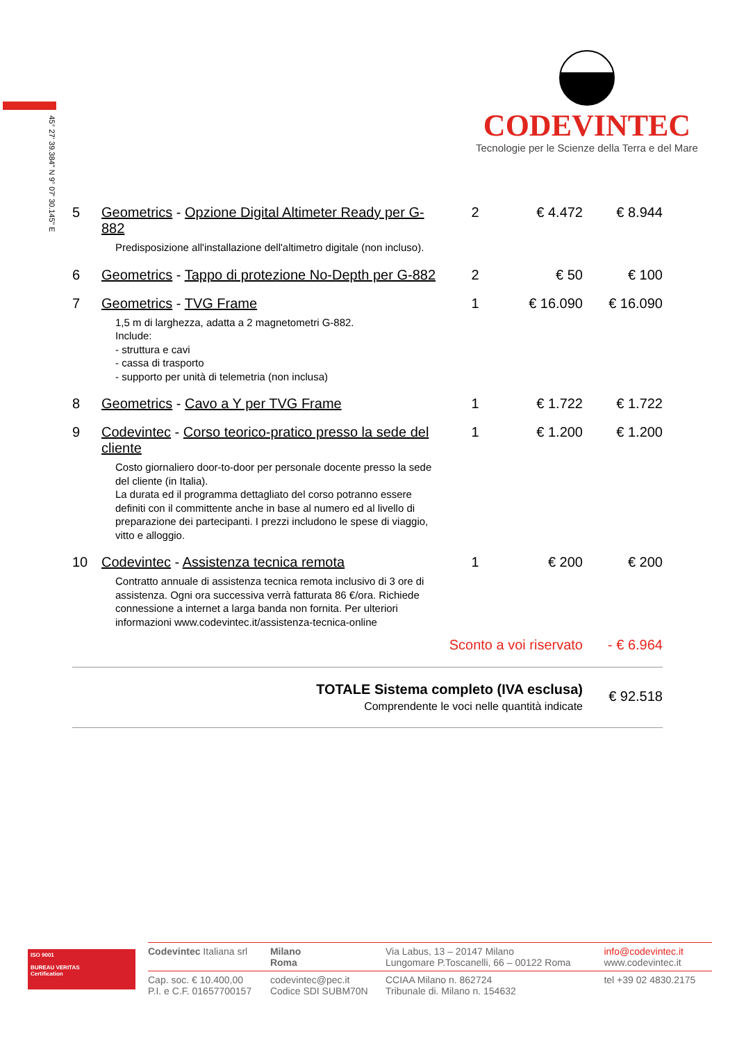45° 27' 39.384" N 9° 07' 30.145" E
CODEVINTEC
Tecnologie per le Scienze della Terra e del Mare
| 5 | Geometrics - Opzione Digital Altimeter Ready per G-882 Predisposizione all'installazione dell'altimetro digitale (non incluso). | 2 | € 4.472 | € 8.944 |
| 6 | Geometrics - Tappo di protezione No-Depth per G-882 | 2 | € 50 | € 100 |
| 7 | Geometrics - TVG Frame 1,5 m di larghezza, adatta a 2 magnetometri G-882. Include: - struttura e cavi - cassa di trasporto - supporto per unità di telemetria (non inclusa) | 1 | € 16.090 | € 16.090 |
| 8 | Geometrics - Cavo a Y per TVG Frame | 1 | € 1.722 | € 1.722 |
| 9 | Codevintec - Corso teorico-pratico presso la sede del cliente Costo giornaliero door-to-door per personale docente presso la sede del cliente (in Italia). La durata ed il programma dettagliato del corso potranno essere definiti con il committente anche in base al numero ed al livello di preparazione dei partecipanti. I prezzi includono le spese di viaggio, vitto e alloggio. | 1 | € 1.200 | € 1.200 |
| 10 | Codevintec - Assistenza tecnica remota Contratto annuale di assistenza tecnica remota inclusivo di 3 ore di assistenza. Ogni ora successiva verrà fatturata 86 €/ora. Richiede connessione a internet a larga banda non fornita. Per ulteriori informazioni www.codevintec.it/assistenza-tecnica-online | 1 | € 200 | € 200 |
| Sconto a voi riservato | | | | - € 6.964 |
| TOTALE Sistema completo (IVA esclusa) Comprendente le voci nelle quantità indicate | | | | € 92.518 |
ISO 9001
BUREAU VERITAS
Certification
| Codevintec Italiana srl | Milano Roma | Via Labus, 13 – 20147 Milano Lungomare P.Toscanelli, 66 – 00122 Roma | info@codevintec.it www.codevintec.it |
| Cap. soc. € 10.400,00 P.I. e C.F. 01657700157 | codevintec@pec.it Codice SDI SUBM70N | CCIAA Milano n. 862724 Tribunale di. Milano n. 154632 | tel +39 02 4830.2175 |